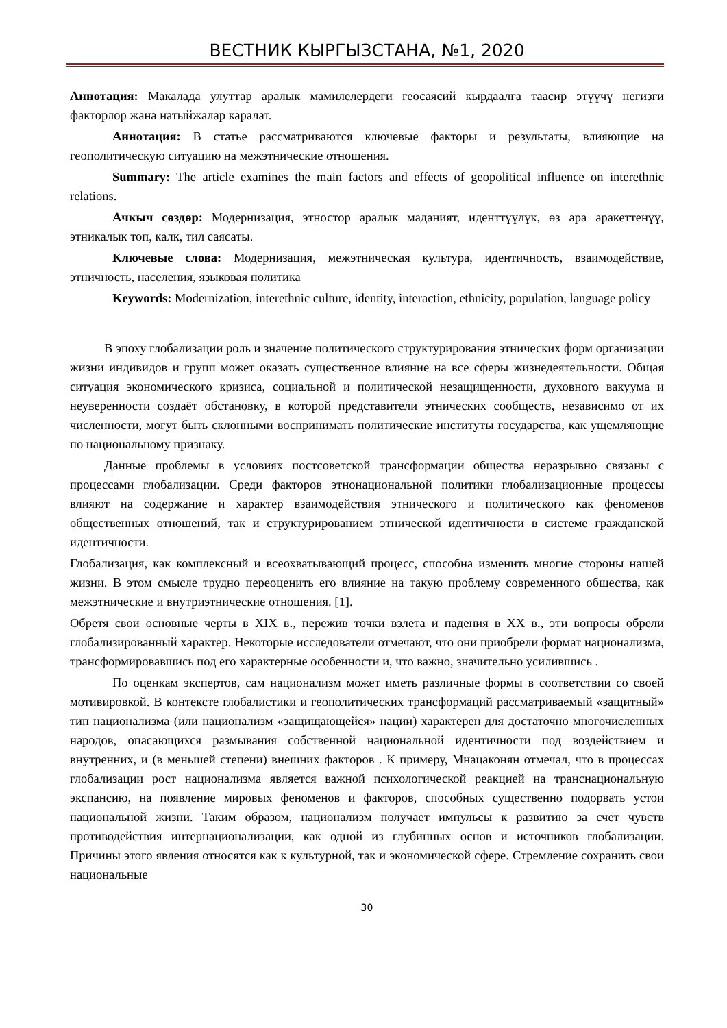ВЕСТНИК КЫРГЫЗСТАНА, №1, 2020
Аннотация: Макалада улуттар аралык мамилелердеги геосаясий кырдаалга таасир этүүчү негизги факторлор жана натыйжалар каралат.
Аннотация: В статье рассматриваются ключевые факторы и результаты, влияющие на геополитическую ситуацию на межэтнические отношения.
Summary: The article examines the main factors and effects of geopolitical influence on interethnic relations.
Ачкыч сөздөр: Модернизация, этностор аралык маданият, иденттүүлүк, өз ара аракеттенүү, этникалык топ, калк, тил саясаты.
Ключевые слова: Модернизация, межэтническая культура, идентичность, взаимодействие, этничность, населения, языковая политика
Keywords: Modernization, interethnic culture, identity, interaction, ethnicity, population, language policy
В эпоху глобализации роль и значение политического структурирования этнических форм организации жизни индивидов и групп может оказать существенное влияние на все сферы жизнедеятельности. Общая ситуация экономического кризиса, социальной и политической незащищенности, духовного вакуума и неуверенности создаёт обстановку, в которой представители этнических сообществ, независимо от их численности, могут быть склонными воспринимать политические институты государства, как ущемляющие по национальному признаку.
Данные проблемы в условиях постсоветской трансформации общества неразрывно связаны с процессами глобализации. Среди факторов этнонациональной политики глобализационные процессы влияют на содержание и характер взаимодействия этнического и политического как феноменов общественных отношений, так и структурированием этнической идентичности в системе гражданской идентичности.
Глобализация, как комплексный и всеохватывающий процесс, способна изменить многие стороны нашей жизни. В этом смысле трудно переоценить его влияние на такую проблему современного общества, как межэтнические и внутриэтнические отношения. [1].
Обретя свои основные черты в XIX в., пережив точки взлета и падения в XX в., эти вопросы обрели глобализированный характер. Некоторые исследователи отмечают, что они приобрели формат национализма, трансформировавшись под его характерные особенности и, что важно, значительно усилившись .
По оценкам экспертов, сам национализм может иметь различные формы в соответствии со своей мотивировкой. В контексте глобалистики и геополитических трансформаций рассматриваемый «защитный» тип национализма (или национализм «защищающейся» нации) характерен для достаточно многочисленных народов, опасающихся размывания собственной национальной идентичности под воздействием и внутренних, и (в меньшей степени) внешних факторов . К примеру, Мнацаконян отмечал, что в процессах глобализации рост национализма является важной психологической реакцией на транснациональную экспансию, на появление мировых феноменов и факторов, способных существенно подорвать устои национальной жизни. Таким образом, национализм получает импульсы к развитию за счет чувств противодействия интернационализации, как одной из глубинных основ и источников глобализации. Причины этого явления относятся как к культурной, так и экономической сфере. Стремление сохранить свои национальные
30